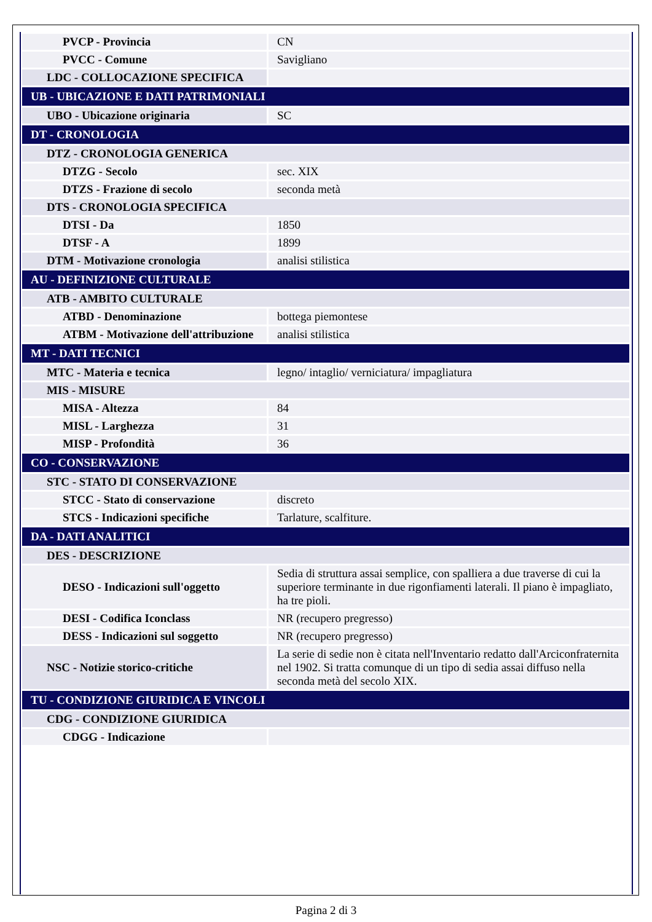| PVCP - Provincia | CN |
| PVCC - Comune | Savigliano |
| LDC - COLLOCAZIONE SPECIFICA | |
| UB - UBICAZIONE E DATI PATRIMONIALI | |
| UBO - Ubicazione originaria | SC |
| DT - CRONOLOGIA | |
| DTZ - CRONOLOGIA GENERICA | |
| DTZG - Secolo | sec. XIX |
| DTZS - Frazione di secolo | seconda metà |
| DTS - CRONOLOGIA SPECIFICA | |
| DTSI - Da | 1850 |
| DTSF - A | 1899 |
| DTM - Motivazione cronologia | analisi stilistica |
| AU - DEFINIZIONE CULTURALE | |
| ATB - AMBITO CULTURALE | |
| ATBD - Denominazione | bottega piemontese |
| ATBM - Motivazione dell'attribuzione | analisi stilistica |
| MT - DATI TECNICI | |
| MTC - Materia e tecnica | legno/ intaglio/ verniciatura/ impagliatura |
| MIS - MISURE | |
| MISA - Altezza | 84 |
| MISL - Larghezza | 31 |
| MISP - Profondità | 36 |
| CO - CONSERVAZIONE | |
| STC - STATO DI CONSERVAZIONE | |
| STCC - Stato di conservazione | discreto |
| STCS - Indicazioni specifiche | Tarlature, scalfiture. |
| DA - DATI ANALITICI | |
| DES - DESCRIZIONE | |
| DESO - Indicazioni sull'oggetto | Sedia di struttura assai semplice, con spalliera a due traverse di cui la superiore terminante in due rigonfiamenti laterali. Il piano è impagliato, ha tre pioli. |
| DESI - Codifica Iconclass | NR (recupero pregresso) |
| DESS - Indicazioni sul soggetto | NR (recupero pregresso) |
| NSC - Notizie storico-critiche | La serie di sedie non è citata nell'Inventario redatto dall'Arciconfraternita nel 1902. Si tratta comunque di un tipo di sedia assai diffuso nella seconda metà del secolo XIX. |
| TU - CONDIZIONE GIURIDICA E VINCOLI | |
| CDG - CONDIZIONE GIURIDICA | |
| CDGG - Indicazione | |
Pagina 2 di 3